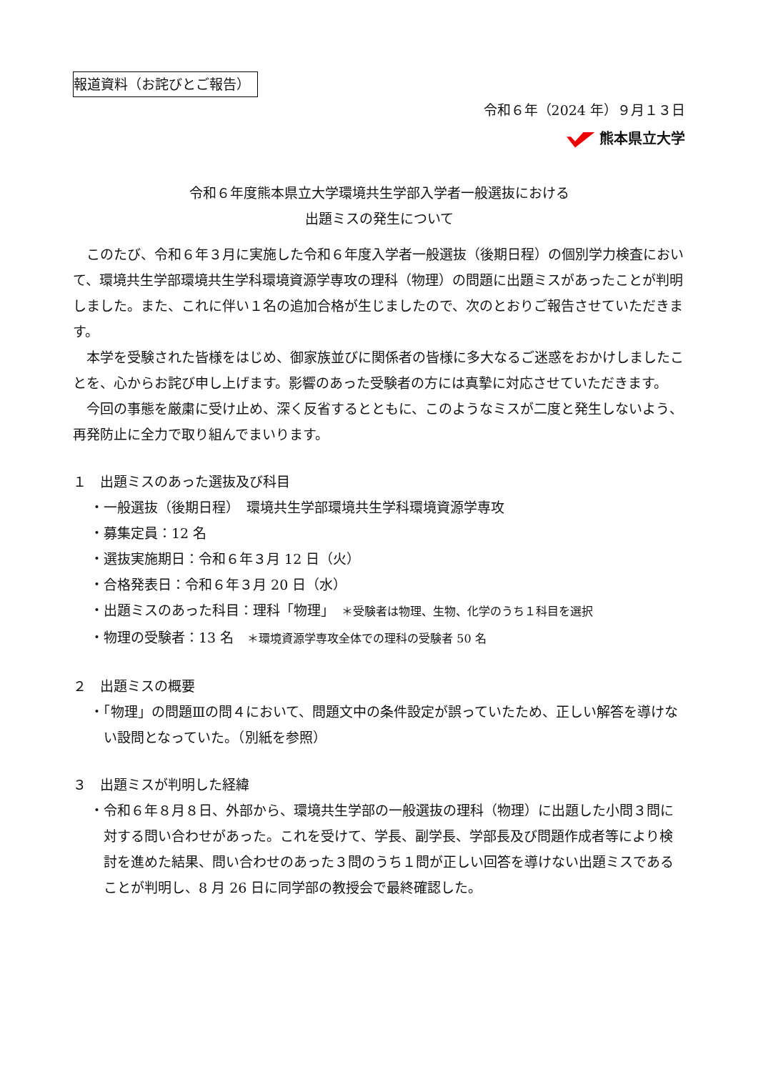報道資料（お詫びとご報告）
令和６年（2024 年）９月１３日
熊本県立大学
令和６年度熊本県立大学環境共生学部入学者一般選抜における
出題ミスの発生について
このたび、令和６年３月に実施した令和６年度入学者一般選抜（後期日程）の個別学力検査において、環境共生学部環境共生学科環境資源学専攻の理科（物理）の問題に出題ミスがあったことが判明しました。また、これに伴い１名の追加合格が生じましたので、次のとおりご報告させていただきます。
本学を受験された皆様をはじめ、御家族並びに関係者の皆様に多大なるご迷惑をおかけしましたことを、心からお詫び申し上げます。影響のあった受験者の方には真摯に対応させていただきます。
今回の事態を厳粛に受け止め、深く反省するとともに、このようなミスが二度と発生しないよう、再発防止に全力で取り組んでまいります。
１　出題ミスのあった選抜及び科目
・一般選抜（後期日程）　環境共生学部環境共生学科環境資源学専攻
・募集定員：12 名
・選抜実施期日：令和６年３月 12 日（火）
・合格発表日：令和６年３月 20 日（水）
・出題ミスのあった科目：理科「物理」　＊受験者は物理、生物、化学のうち１科目を選択
・物理の受験者：13 名　＊環境資源学専攻全体での理科の受験者 50 名
２　出題ミスの概要
・「物理」の問題Ⅲの問４において、問題文中の条件設定が誤っていたため、正しい解答を導けない設問となっていた。（別紙を参照）
３　出題ミスが判明した経緯
・令和６年８月８日、外部から、環境共生学部の一般選抜の理科（物理）に出題した小問３問に対する問い合わせがあった。これを受けて、学長、副学長、学部長及び問題作成者等により検討を進めた結果、問い合わせのあった３問のうち１問が正しい回答を導けない出題ミスであることが判明し、8 月 26 日に同学部の教授会で最終確認した。